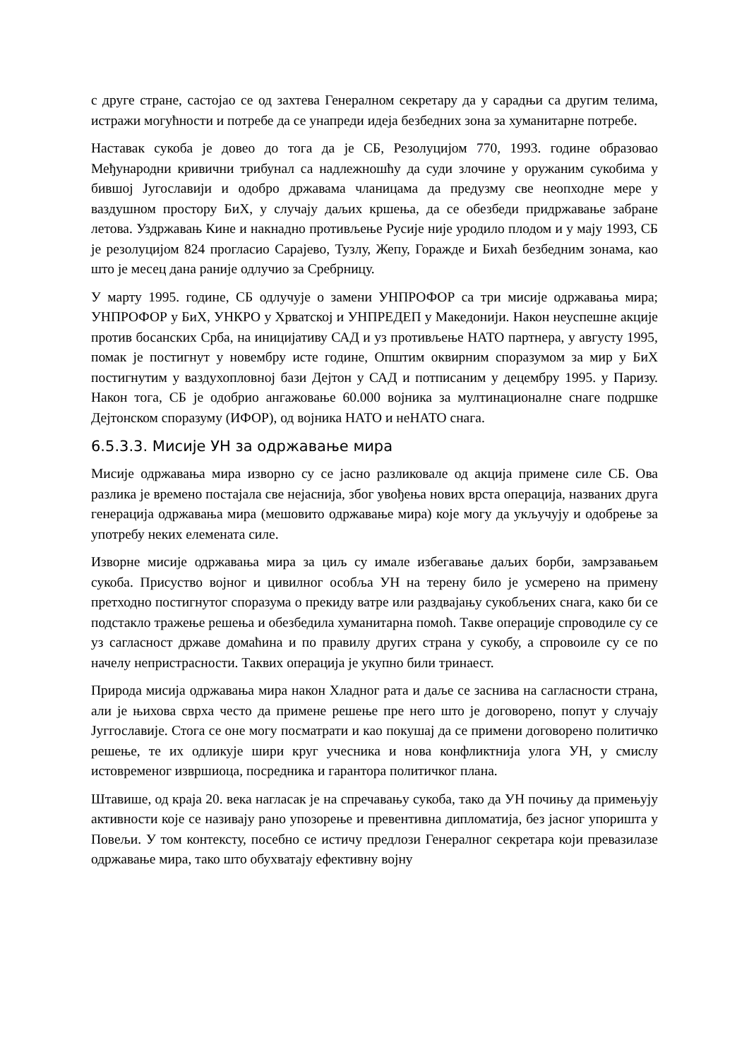с друге стране, састојао се од захтева Генералном секретару да у сарадњи са другим телима, истражи могућности и потребе да се унапреди идеја безбедних зона за хуманитарне потребе.
Наставак сукоба је довео до тога да је СБ, Резолуцијом 770, 1993. године образовао Међународни кривични трибунал са надлежношћу да суди злочине у оружаним сукобима у бившој Југославији и одобро државама чланицама да предузму све неопходне мере у ваздушном простору БиХ, у случају даљих кршења, да се обезбеди придржавање забране летова. Уздржавањ Кине и накнадно противљење Русије није уродило плодом и у мају 1993, СБ је резолуцијом 824 прогласио Сарајево, Тузлу, Жепу, Горажде и Бихаћ безбедним зонама, као што је месец дана раније одлучио за Сребрницу.
У марту 1995. године, СБ одлучује о замени УНПРОФОР са три мисије одржавања мира; УНПРОФОР у БиХ, УНКРО у Хрватској и УНПРЕДЕП у Македонији. Након неуспешне акције против босанских Срба, на иницијативу САД и уз противљење НАТО партнера, у августу 1995, помак је постигнут у новембру исте године, Општим оквирним споразумом за мир у БиХ постигнутим у ваздухопловној бази Дејтон у САД и потписаним у децембру 1995. у Паризу. Након тога, СБ је одобрио ангажовање 60.000 војника за мултинационалне снаге подршке Дејтонском споразуму (ИФОР), од војника НАТО и неНАТО снага.
6.5.3.3. Мисије УН за одржавање мира
Мисије одржавања мира изворно су се јасно разликовале од акција примене силе СБ. Ова разлика је времено постајала све нејаснија, због увођења нових врста операција, названих друга генерација одржавања мира (мешовито одржавање мира) које могу да укључују и одобрење за употребу неких елемената силе.
Изворне мисије одржавања мира за циљ су имале избегавање даљих борби, замрзавањем сукоба. Присуство војног и цивилног особља УН на терену било је усмерено на примену претходно постигнутог споразума о прекиду ватре или раздвајању сукобљених снага, како би се подстакло тражење решења и обезбедила хуманитарна помоћ. Такве операције спроводиле су се уз сагласност државе домаћина и по правилу других страна у сукобу, а спровоиле су се по начелу непристрасности. Таквих операција је укупно били тринаест.
Природа мисија одржавања мира након Хладног рата и даље се заснива на сагласности страна, али је њихова сврха често да примене решење пре него што је договорено, попут у случају Југгославије. Стога се оне могу посматрати и као покушај да се примени договорено политичко решење, те их одликује шири круг учесника и нова конфликтнија улога УН, у смислу истовременог извршиоца, посредника и гарантора политичког плана.
Штавише, од краја 20. века нагласак је на спречавању сукоба, тако да УН почињу да примењују активности које се називају рано упозорење и превентивна дипломатија, без јасног упоришта у Повељи. У том контексту, посебно се истичу предлози Генералног секретара који превазилазе одржавање мира, тако што обухватају ефективну војну